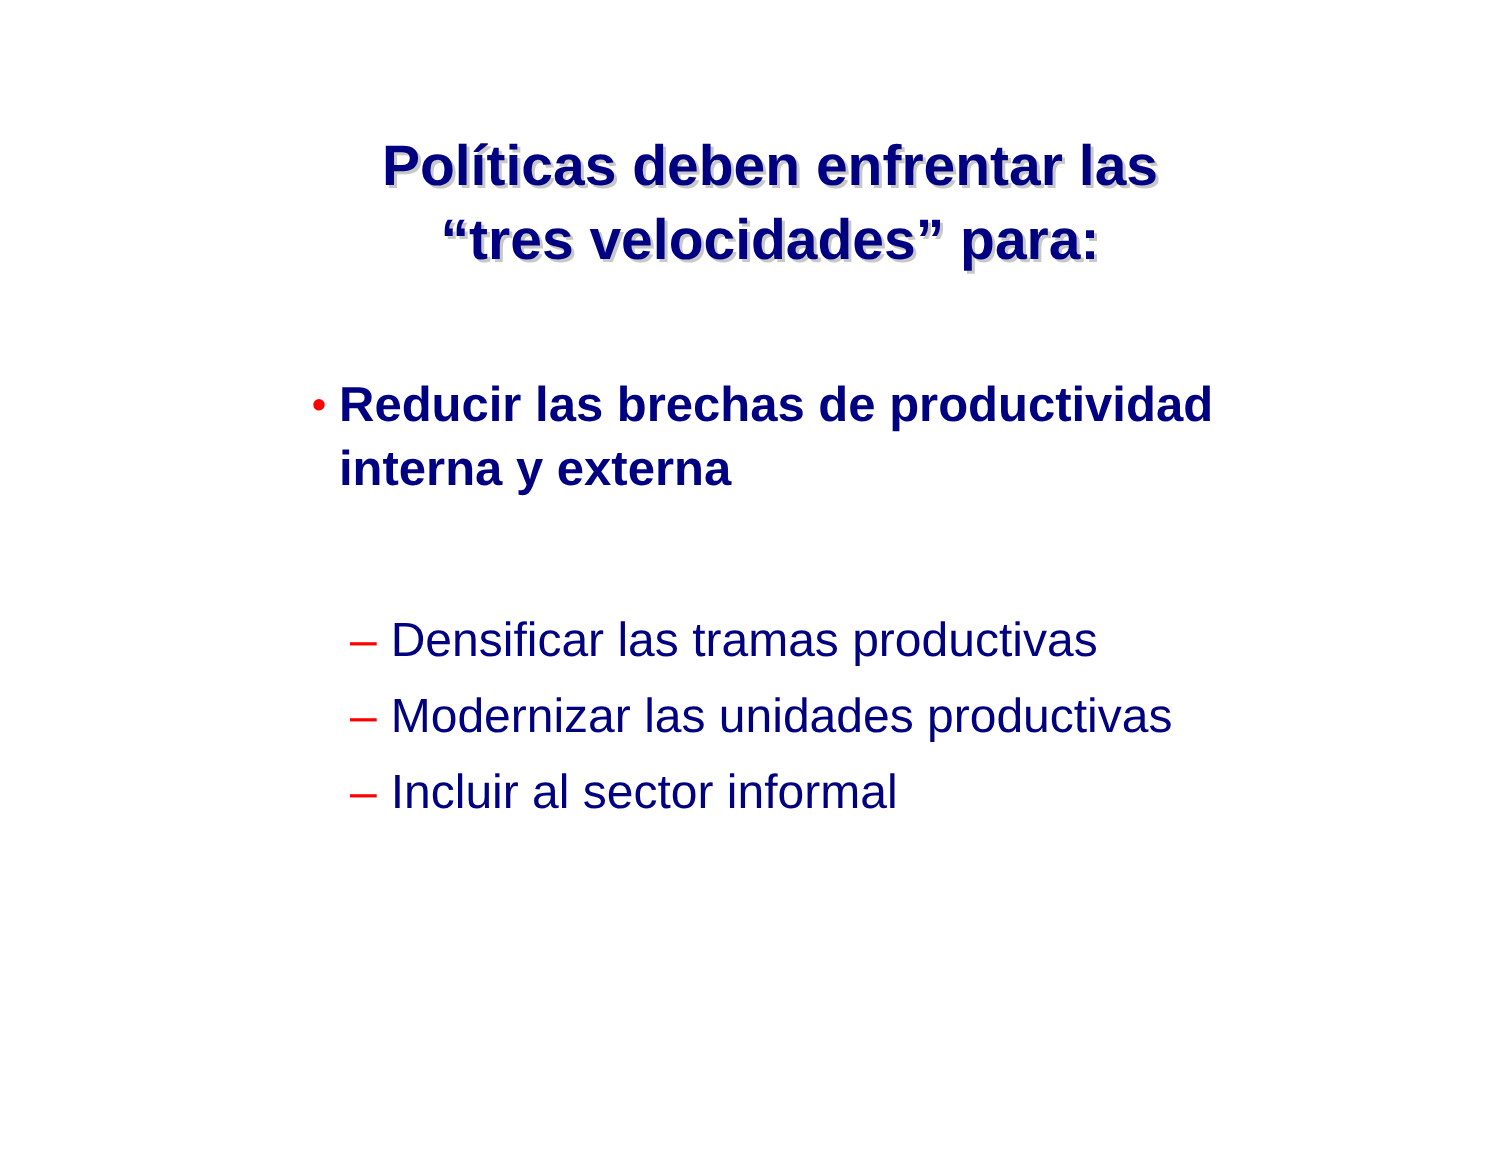Políticas deben enfrentar las
“tres velocidades” para:
• Reducir las brechas de productividad
interna y externa
– Densificar las tramas productivas
– Modernizar las unidades productivas
– Incluir al sector informal